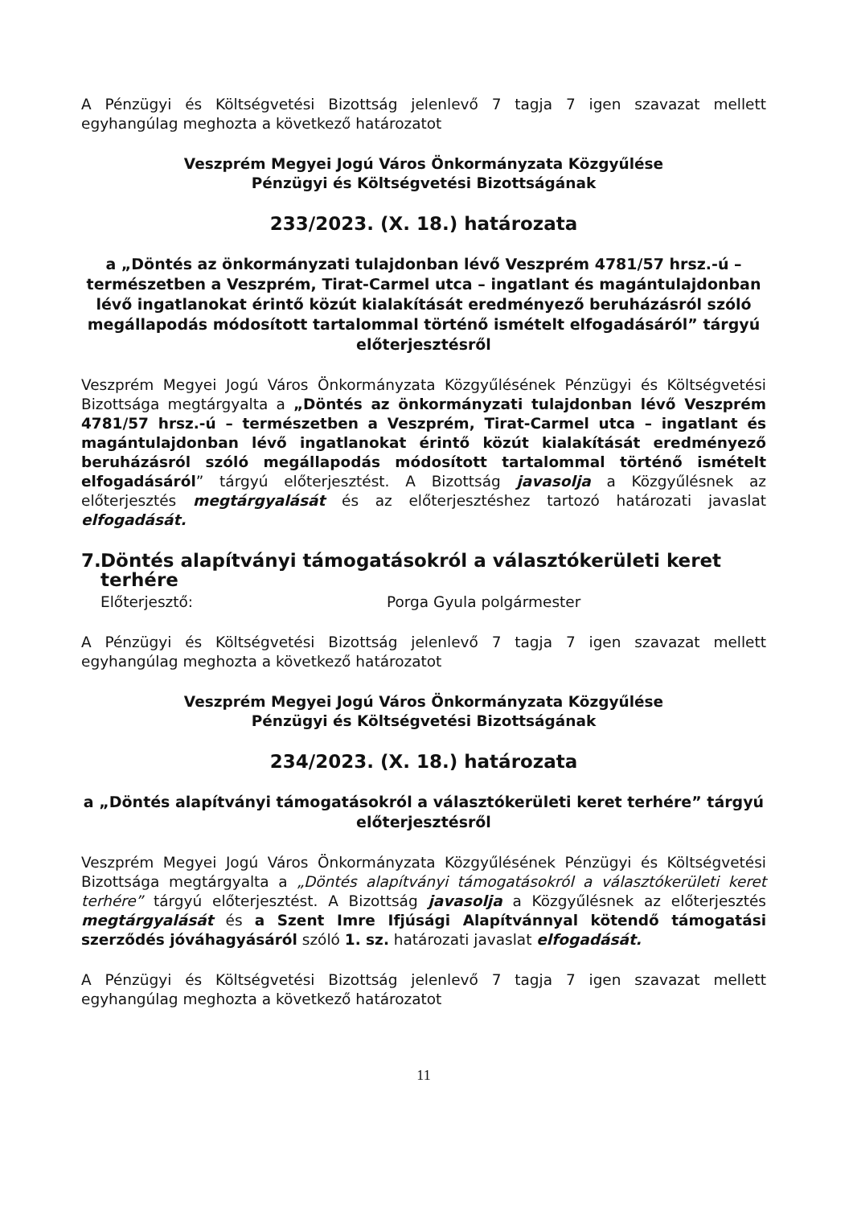A Pénzügyi és Költségvetési Bizottság jelenlevő 7 tagja 7 igen szavazat mellett egyhangúlag meghozta a következő határozatot
Veszprém Megyei Jogú Város Önkormányzata Közgyűlése
Pénzügyi és Költségvetési Bizottságának
233/2023. (X. 18.) határozata
a „Döntés az önkormányzati tulajdonban lévő Veszprém 4781/57 hrsz.-ú – természetben a Veszprém, Tirat-Carmel utca – ingatlant és magántulajdonban lévő ingatlanokat érintő közút kialakítását eredményező beruházásról szóló megállapodás módosított tartalommal történő ismételt elfogadásáról” tárgyú előterjesztésről
Veszprém Megyei Jogú Város Önkormányzata Közgyűlésének Pénzügyi és Költségvetési Bizottsága megtárgyalta a „Döntés az önkormányzati tulajdonban lévő Veszprém 4781/57 hrsz.-ú – természetben a Veszprém, Tirat-Carmel utca – ingatlant és magántulajdonban lévő ingatlanokat érintő közút kialakítását eredményező beruházásról szóló megállapodás módosított tartalommal történő ismételt elfogadásáról” tárgyú előterjesztést. A Bizottság javasolja a Közgyűlésnek az előterjesztés megtárgyalását és az előterjesztéshez tartozó határozati javaslat elfogadását.
7. Döntés alapítványi támogatásokról a választókerületi keret terhére
Előterjesztő: Porga Gyula polgármester
A Pénzügyi és Költségvetési Bizottság jelenlevő 7 tagja 7 igen szavazat mellett egyhangúlag meghozta a következő határozatot
Veszprém Megyei Jogú Város Önkormányzata Közgyűlése
Pénzügyi és Költségvetési Bizottságának
234/2023. (X. 18.) határozata
a „Döntés alapítványi támogatásokról a választókerületi keret terhére” tárgyú előterjesztésről
Veszprém Megyei Jogú Város Önkormányzata Közgyűlésének Pénzügyi és Költségvetési Bizottsága megtárgyalta a „Döntés alapítványi támogatásokról a választókerületi keret terhére” tárgyú előterjesztést. A Bizottság javasolja a Közgyűlésnek az előterjesztés megtárgyalását és a Szent Imre Ifjúsági Alapítvánnyal kötendő támogatási szerződés jóváhagyásáról szóló 1. sz. határozati javaslat elfogadását.
A Pénzügyi és Költségvetési Bizottság jelenlevő 7 tagja 7 igen szavazat mellett egyhangúlag meghozta a következő határozatot
11